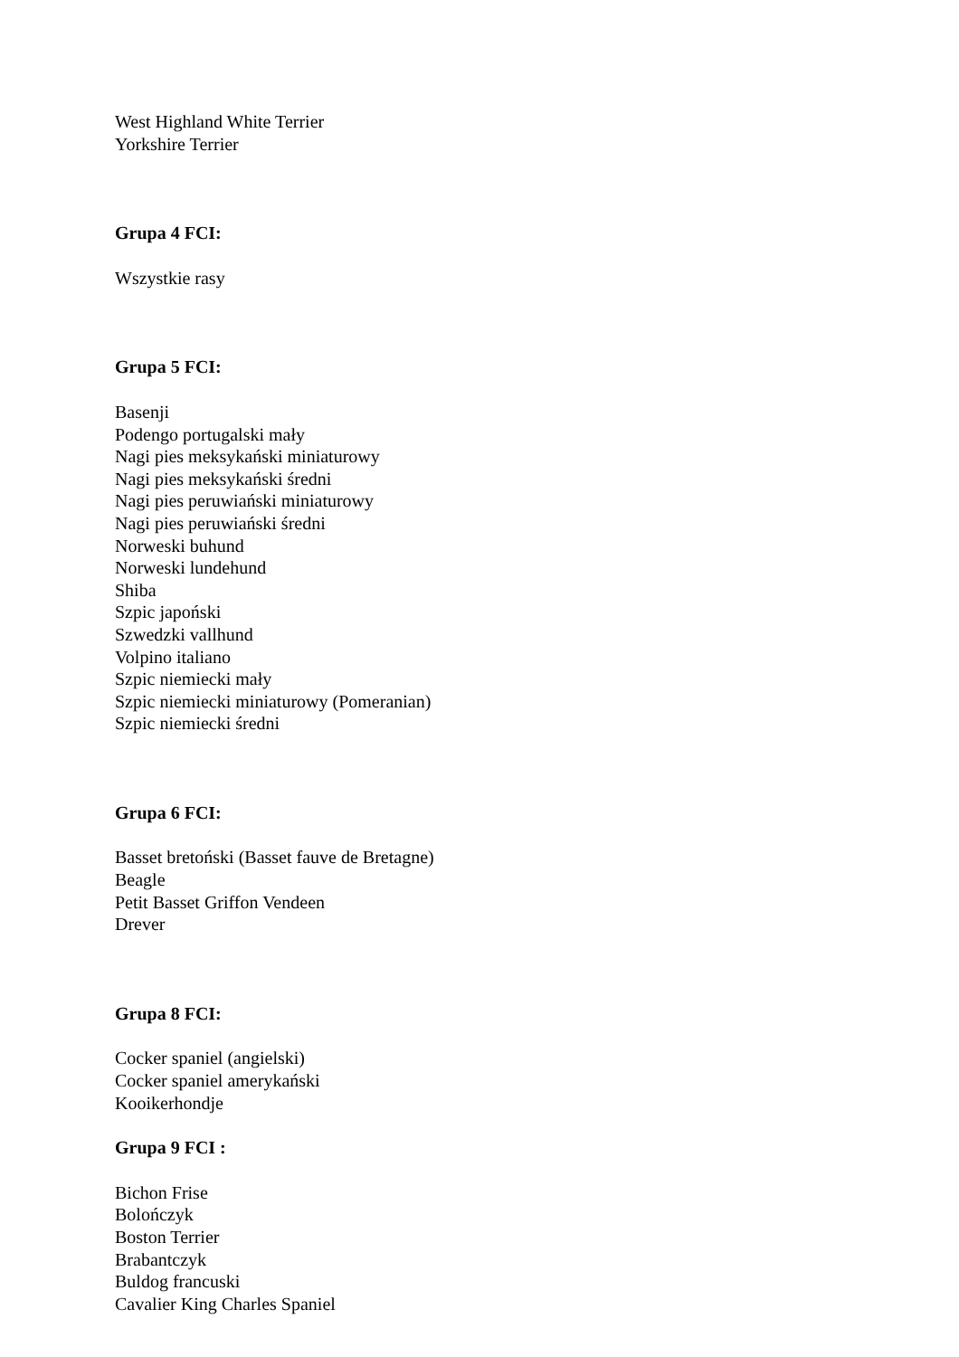West Highland White Terrier
Yorkshire Terrier
Grupa 4 FCI:
Wszystkie rasy
Grupa 5 FCI:
Basenji
Podengo portugalski mały
Nagi pies meksykański miniaturowy
Nagi pies meksykański średni
Nagi pies peruwiański miniaturowy
Nagi pies peruwiański średni
Norweski buhund
Norweski lundehund
Shiba
Szpic japoński
Szwedzki vallhund
Volpino italiano
Szpic niemiecki mały
Szpic niemiecki miniaturowy (Pomeranian)
Szpic niemiecki średni
Grupa 6 FCI:
Basset bretoński (Basset fauve de Bretagne)
Beagle
Petit Basset Griffon Vendeen
Drever
Grupa 8 FCI:
Cocker spaniel (angielski)
Cocker spaniel amerykański
Kooikerhondje
Grupa 9 FCI :
Bichon Frise
Bolończyk
Boston Terrier
Brabantczyk
Buldog francuski
Cavalier King Charles Spaniel